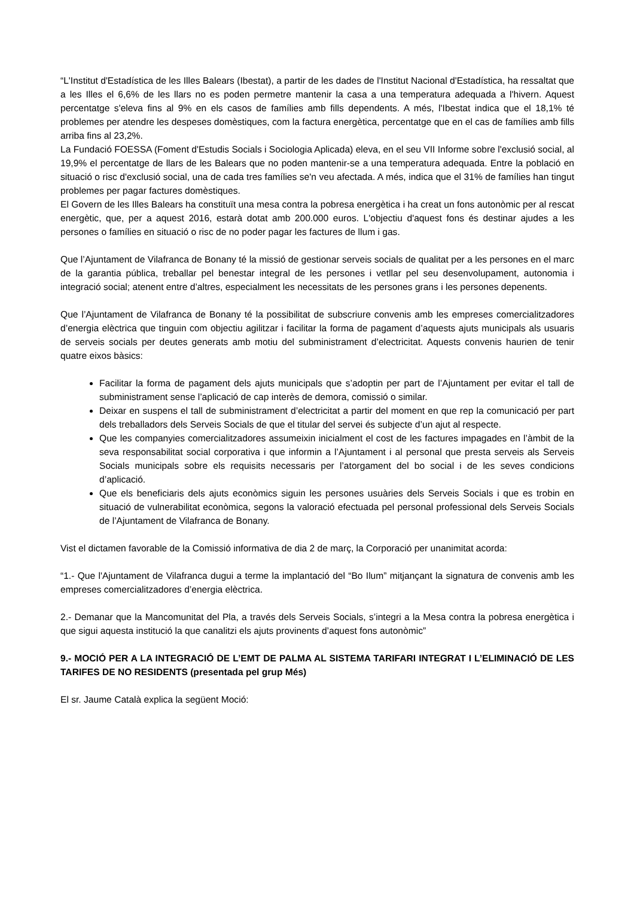“L'Institut d'Estadística de les Illes Balears (Ibestat), a partir de les dades de l'Institut Nacional d'Estadística, ha ressaltat que a les Illes el 6,6% de les llars no es poden permetre mantenir la casa a una temperatura adequada a l'hivern. Aquest percentatge s'eleva fins al 9% en els casos de famílies amb fills dependents. A més, l'Ibestat indica que el 18,1% té problemes per atendre les despeses domèstiques, com la factura energètica, percentatge que en el cas de famílies amb fills arriba fins al 23,2%.
La Fundació FOESSA (Foment d'Estudis Socials i Sociologia Aplicada) eleva, en el seu VII Informe sobre l'exclusió social, al 19,9% el percentatge de llars de les Balears que no poden mantenir-se a una temperatura adequada. Entre la població en situació o risc d'exclusió social, una de cada tres famílies se'n veu afectada. A més, indica que el 31% de famílies han tingut problemes per pagar factures domèstiques.
El Govern de les Illes Balears ha constituït una mesa contra la pobresa energètica i ha creat un fons autonòmic per al rescat energètic, que, per a aquest 2016, estarà dotat amb 200.000 euros. L'objectiu d'aquest fons és destinar ajudes a les persones o famílies en situació o risc de no poder pagar les factures de llum i gas.
Que l’Ajuntament de Vilafranca de Bonany té la missió de gestionar serveis socials de qualitat per a les persones en el marc de la garantia pública, treballar pel benestar integral de les persones i vetllar pel seu desenvolupament, autonomia i integració social; atenent entre d’altres, especialment les necessitats de les persones grans i les persones depenents.
Que l’Ajuntament de Vilafranca de Bonany té la possibilitat de subscriure convenis amb les empreses comercialitzadores d’energia elèctrica que tinguin com objectiu agilitzar i facilitar la forma de pagament d’aquests ajuts municipals als usuaris de serveis socials per deutes generats amb motiu del subministrament d’electricitat. Aquests convenis haurien de tenir quatre eixos bàsics:
Facilitar la forma de pagament dels ajuts municipals que s’adoptin per part de l’Ajuntament per evitar el tall de subministrament sense l’aplicació de cap interès de demora, comissió o similar.
Deixar en suspens el tall de subministrament d’electricitat a partir del moment en que rep la comunicació per part dels treballadors dels Serveis Socials de que el titular del servei és subjecte d’un ajut al respecte.
Que les companyies comercialitzadores assumeixin inicialment el cost de les factures impagades en l’àmbit de la seva responsabilitat social corporativa i que informin a l’Ajuntament i al personal que presta serveis als Serveis Socials municipals sobre els requisits necessaris per l’atorgament del bo social i de les seves condicions d’aplicació.
Que els beneficiaris dels ajuts econòmics siguin les persones usuàries dels Serveis Socials i que es trobin en situació de vulnerabilitat econòmica, segons la valoració efectuada pel personal professional dels Serveis Socials de l’Ajuntament de Vilafranca de Bonany.
Vist el dictamen favorable de la Comissió informativa de dia 2 de març, la Corporació per unanimitat acorda:
“1.- Que l'Ajuntament de Vilafranca dugui a terme la implantació del “Bo Ilum” mitjançant la signatura de convenis amb les empreses comercialitzadores d’energia elèctrica.
2.- Demanar que la Mancomunitat del Pla, a través dels Serveis Socials, s’integri a la Mesa contra la pobresa energètica i que sigui aquesta institució la que canalitzi els ajuts provinents d’aquest fons autonòmic”
9.- MOCIÓ PER A LA INTEGRACIÓ DE L’EMT DE PALMA AL SISTEMA TARIFARI INTEGRAT I L’ELIMINACIÓ DE LES TARIFES DE NO RESIDENTS (presentada pel grup Més)
El sr. Jaume Català explica la següent Moció: